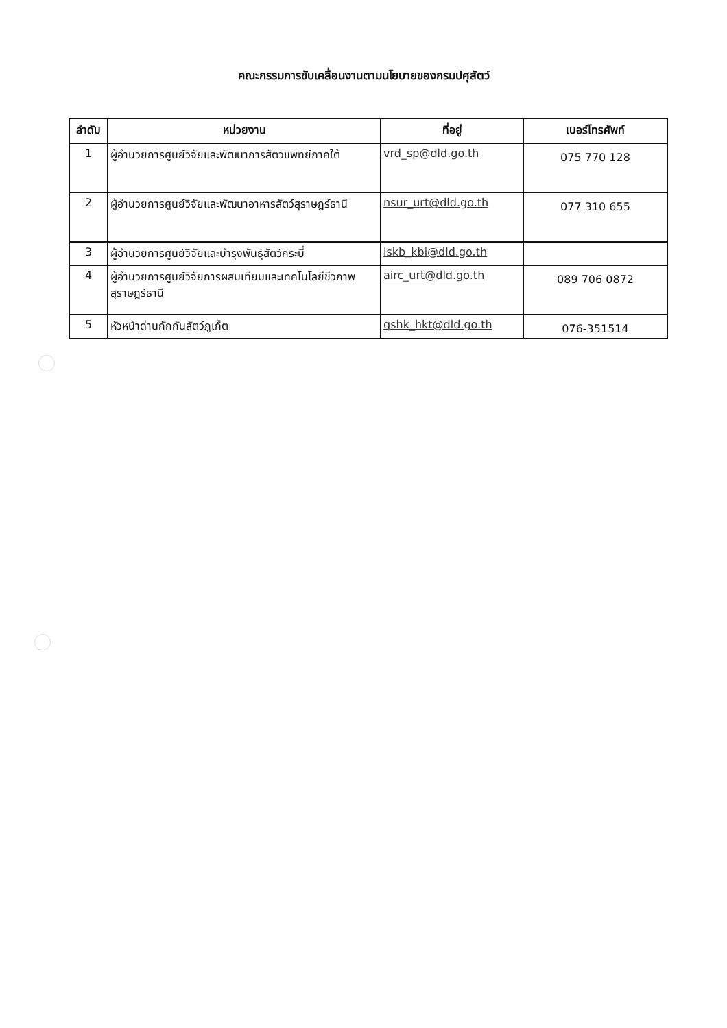คณะกรรมการขับเคลื่อนงานตามนโยบายของกรมปศุสัตว์
| ลำดับ | หน่วยงาน | ที่อยู่ | เบอร์โทรศัพท์ |
| --- | --- | --- | --- |
| 1 | ผู้อำนวยการศูนย์วิจัยและพัฒนาการสัตวแพทย์ภาคใต้ | vrd_sp@dld.go.th | 075 770 128 |
| 2 | ผู้อำนวยการศูนย์วิจัยและพัฒนาอาหารสัตว์สุราษฎร์ธานี | nsur_urt@dld.go.th | 077 310 655 |
| 3 | ผู้อำนวยการศูนย์วิจัยและบำรุงพันธุ์สัตว์กระบี่ | lskb_kbi@dld.go.th | |
| 4 | ผู้อำนวยการศูนย์วิจัยการผสมเทียมและเทคโนโลยีชีวภาพสุราษฎร์ธานี | airc_urt@dld.go.th | 089 706 0872 |
| 5 | หัวหน้าด่านกักกันสัตว์ภูเก็ต | qshk_hkt@dld.go.th | 076-351514 |